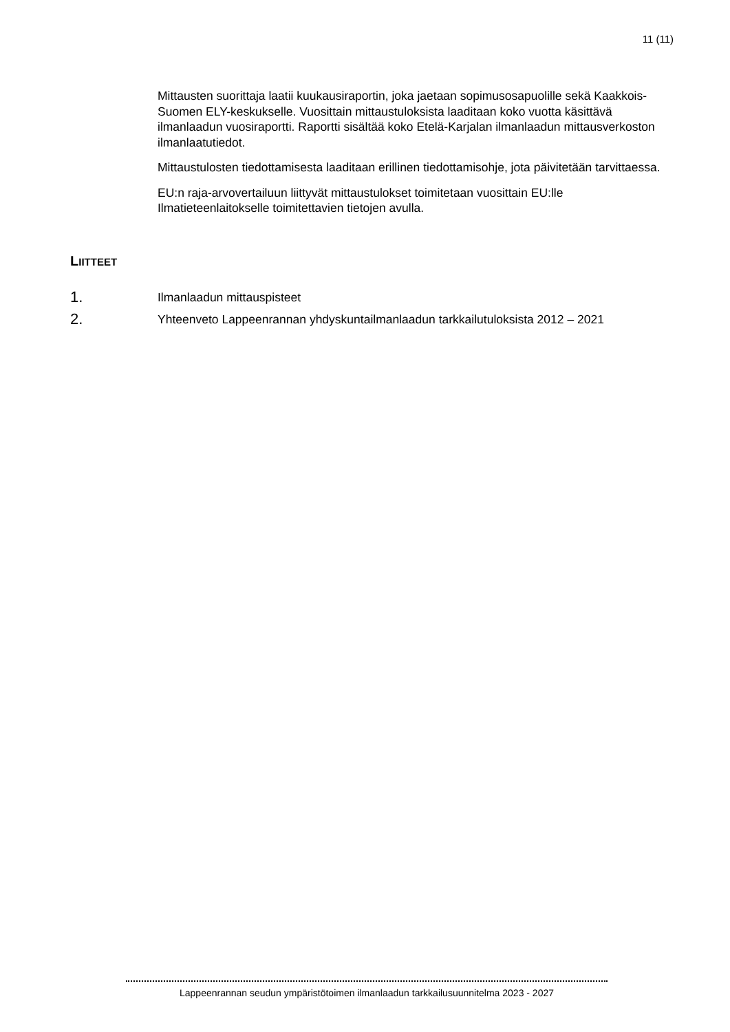11 (11)
Mittausten suorittaja laatii kuukausiraportin, joka jaetaan sopimusosapuolille sekä Kaakkois-Suomen ELY-keskukselle. Vuosittain mittaustuloksista laaditaan koko vuotta käsittävä ilmanlaadun vuosiraportti. Raportti sisältää koko Etelä-Karjalan ilmanlaadun mittausverkoston ilmanlaatutiedot.
Mittaustulosten tiedottamisesta laaditaan erillinen tiedottamisohje, jota päivitetään tarvittaessa.
EU:n raja-arvovertailuun liittyvät mittaustulokset toimitetaan vuosittain EU:lle Ilmatieteenlaitokselle toimitettavien tietojen avulla.
LIITTEET
1. Ilmanlaadun mittauspisteet
2. Yhteenveto Lappeenrannan yhdyskuntailmanlaadun tarkkailutuloksista 2012 – 2021
Lappeenrannan seudun ympäristötoimen ilmanlaadun tarkkailusuunnitelma 2023 - 2027